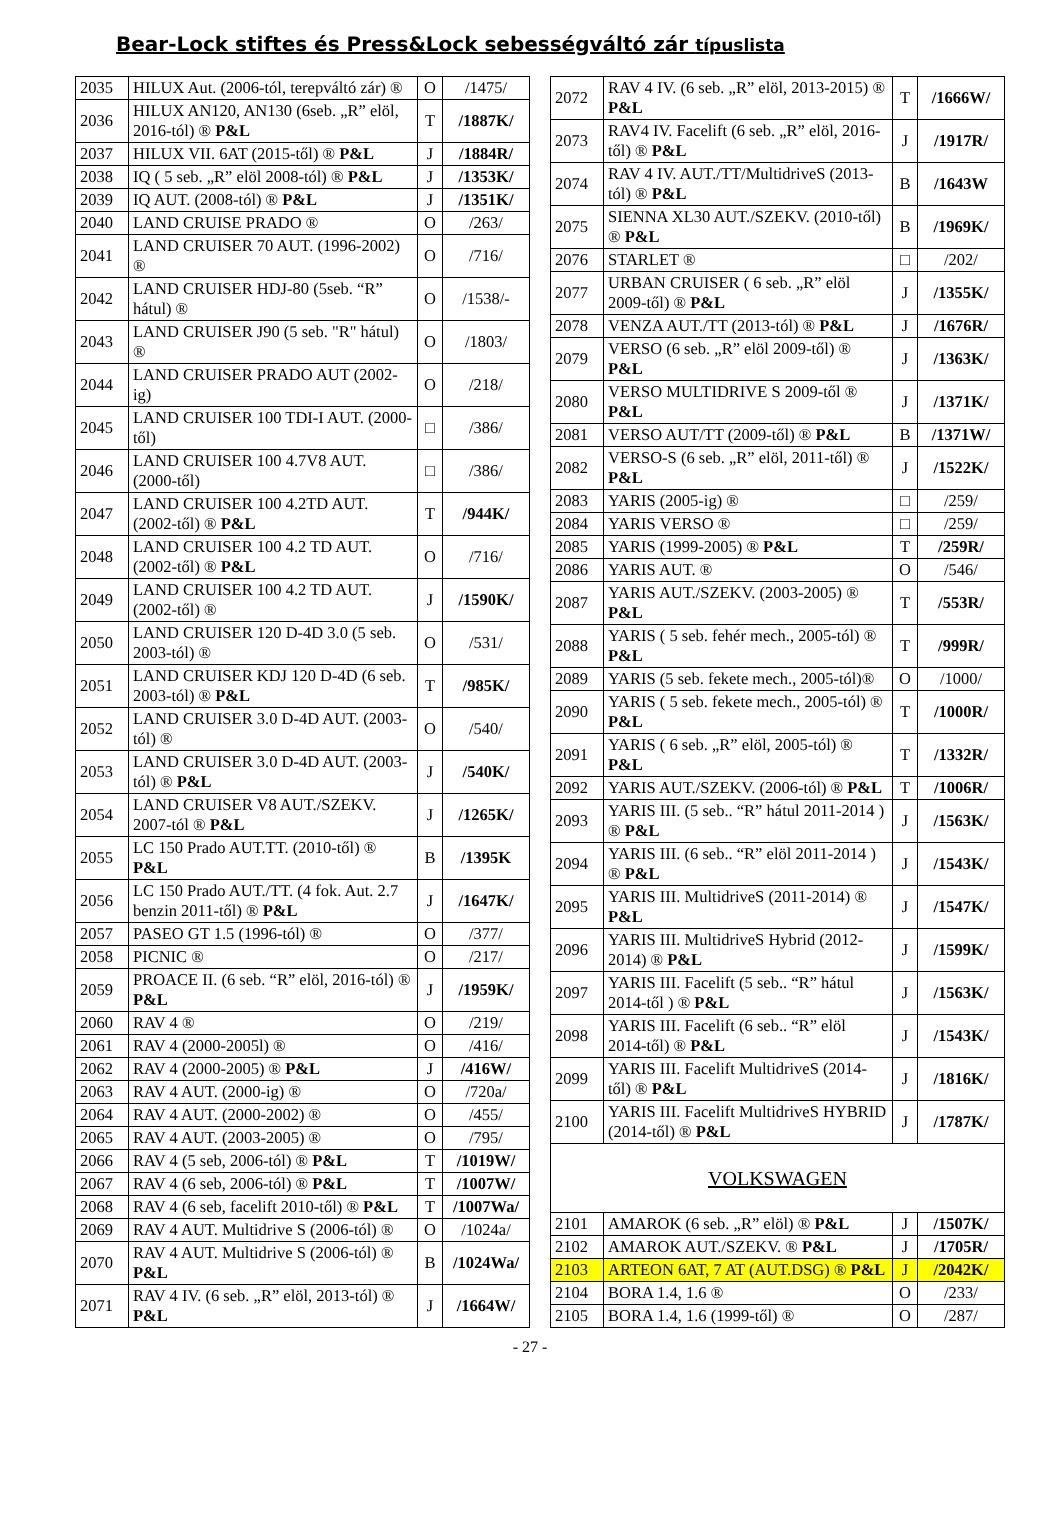Bear-Lock stiftes és Press&Lock sebességváltó zár típuslista
| 2035 | HILUX Aut. (2006-tól, terepváltó zár) ® | O | /1475/ |
| 2036 | HILUX AN120, AN130 (6seb. „R” elöl, 2016-tól) ® P&L | T | /1887K/ |
| 2037 | HILUX VII. 6AT (2015-től) ® P&L | J | /1884R/ |
| 2038 | IQ ( 5 seb. „R” elöl 2008-tól) ® P&L | J | /1353K/ |
| 2039 | IQ AUT. (2008-tól) ® P&L | J | /1351K/ |
| 2040 | LAND CRUISE PRADO ® | O | /263/ |
| 2041 | LAND CRUISER 70 AUT. (1996-2002) ® | O | /716/ |
| 2042 | LAND CRUISER HDJ-80 (5seb. “R” hátul) ® | O | /1538/- |
| 2043 | LAND CRUISER J90 (5 seb. "R" hátul) ® | O | /1803/ |
| 2044 | LAND CRUISER PRADO AUT (2002-ig) | O | /218/ |
| 2045 | LAND CRUISER 100 TDI-I AUT. (2000-től) | □ | /386/ |
| 2046 | LAND CRUISER 100 4.7V8 AUT. (2000-től) | □ | /386/ |
| 2047 | LAND CRUISER 100 4.2TD AUT. (2002-től) ® P&L | T | /944K/ |
| 2048 | LAND CRUISER 100 4.2 TD AUT. (2002-től) ® P&L | O | /716/ |
| 2049 | LAND CRUISER 100 4.2 TD AUT. (2002-től) ® | J | /1590K/ |
| 2050 | LAND CRUISER 120 D-4D 3.0 (5 seb. 2003-tól) ® | O | /531/ |
| 2051 | LAND CRUISER KDJ 120 D-4D (6 seb. 2003-tól) ® P&L | T | /985K/ |
| 2052 | LAND CRUISER 3.0 D-4D AUT. (2003-tól) ® | O | /540/ |
| 2053 | LAND CRUISER 3.0 D-4D AUT. (2003-tól) ® P&L | J | /540K/ |
| 2054 | LAND CRUISER V8 AUT./SZEKV. 2007-tól ® P&L | J | /1265K/ |
| 2055 | LC 150 Prado AUT.TT. (2010-től) ® P&L | B | /1395K |
| 2056 | LC 150 Prado AUT./TT. (4 fok. Aut. 2.7 benzin 2011-től) ® P&L | J | /1647K/ |
| 2057 | PASEO GT 1.5 (1996-tól) ® | O | /377/ |
| 2058 | PICNIC ® | O | /217/ |
| 2059 | PROACE II. (6 seb. “R” elöl, 2016-tól) ® P&L | J | /1959K/ |
| 2060 | RAV 4 ® | O | /219/ |
| 2061 | RAV 4 (2000-2005l) ® | O | /416/ |
| 2062 | RAV 4 (2000-2005) ® P&L | J | /416W/ |
| 2063 | RAV 4 AUT. (2000-ig) ® | O | /720a/ |
| 2064 | RAV 4 AUT. (2000-2002) ® | O | /455/ |
| 2065 | RAV 4 AUT. (2003-2005) ® | O | /795/ |
| 2066 | RAV 4 (5 seb, 2006-tól) ® P&L | T | /1019W/ |
| 2067 | RAV 4 (6 seb, 2006-tól) ® P&L | T | /1007W/ |
| 2068 | RAV 4 (6 seb, facelift 2010-től) ® P&L | T | /1007Wa/ |
| 2069 | RAV 4 AUT. Multidrive S (2006-tól) ® | O | /1024a/ |
| 2070 | RAV 4 AUT. Multidrive S (2006-tól) ® P&L | B | /1024Wa/ |
| 2071 | RAV 4 IV. (6 seb. „R” elöl, 2013-tól) ® P&L | J | /1664W/ |
| 2072 | RAV 4 IV. (6 seb. „R” elöl, 2013-2015) ® P&L | T | /1666W/ |
| 2073 | RAV4 IV. Facelift (6 seb. „R” elöl, 2016-től) ® P&L | J | /1917R/ |
| 2074 | RAV 4 IV. AUT./TT/MultidriveS (2013-tól) ® P&L | B | /1643W |
| 2075 | SIENNA XL30 AUT./SZEKV. (2010-től) ® P&L | B | /1969K/ |
| 2076 | STARLET ® | □ | /202/ |
| 2077 | URBAN CRUISER ( 6 seb. „R” elöl 2009-től) ® P&L | J | /1355K/ |
| 2078 | VENZA AUT./TT (2013-tól) ® P&L | J | /1676R/ |
| 2079 | VERSO (6 seb. „R” elöl 2009-től) ® P&L | J | /1363K/ |
| 2080 | VERSO MULTIDRIVE S 2009-től ® P&L | J | /1371K/ |
| 2081 | VERSO AUT/TT (2009-től) ® P&L | B | /1371W/ |
| 2082 | VERSO-S (6 seb. „R” elöl, 2011-től) ® P&L | J | /1522K/ |
| 2083 | YARIS (2005-ig) ® | □ | /259/ |
| 2084 | YARIS VERSO ® | □ | /259/ |
| 2085 | YARIS (1999-2005) ® P&L | T | /259R/ |
| 2086 | YARIS AUT. ® | O | /546/ |
| 2087 | YARIS AUT./SZEKV. (2003-2005) ® P&L | T | /553R/ |
| 2088 | YARIS ( 5 seb. fehér mech., 2005-tól) ® P&L | T | /999R/ |
| 2089 | YARIS (5 seb. fekete mech., 2005-tól)® | O | /1000/ |
| 2090 | YARIS ( 5 seb. fekete mech., 2005-tól) ® P&L | T | /1000R/ |
| 2091 | YARIS ( 6 seb. „R” elöl, 2005-tól) ® P&L | T | /1332R/ |
| 2092 | YARIS AUT./SZEKV. (2006-tól) ® P&L | T | /1006R/ |
| 2093 | YARIS III. (5 seb.. “R” hátul 2011-2014 ) ® P&L | J | /1563K/ |
| 2094 | YARIS III. (6 seb.. “R” elöl 2011-2014 ) ® P&L | J | /1543K/ |
| 2095 | YARIS III. MultidriveS (2011-2014) ® P&L | J | /1547K/ |
| 2096 | YARIS III. MultidriveS Hybrid (2012-2014) ® P&L | J | /1599K/ |
| 2097 | YARIS III. Facelift (5 seb.. “R” hátul 2014-től ) ® P&L | J | /1563K/ |
| 2098 | YARIS III. Facelift (6 seb.. “R” elöl 2014-től) ® P&L | J | /1543K/ |
| 2099 | YARIS III. Facelift MultidriveS (2014-től) ® P&L | J | /1816K/ |
| 2100 | YARIS III. Facelift MultidriveS HYBRID (2014-től) ® P&L | J | /1787K/ |
| VOLKSWAGEN | | | |
| 2101 | AMAROK (6 seb. „R” elöl) ® P&L | J | /1507K/ |
| 2102 | AMAROK AUT./SZEKV. ® P&L | J | /1705R/ |
| 2103 | ARTEON 6AT, 7 AT (AUT.DSG) ® P&L | J | /2042K/ |
| 2104 | BORA 1.4, 1.6 ® | O | /233/ |
| 2105 | BORA 1.4, 1.6 (1999-től) ® | O | /287/ |
- 27 -